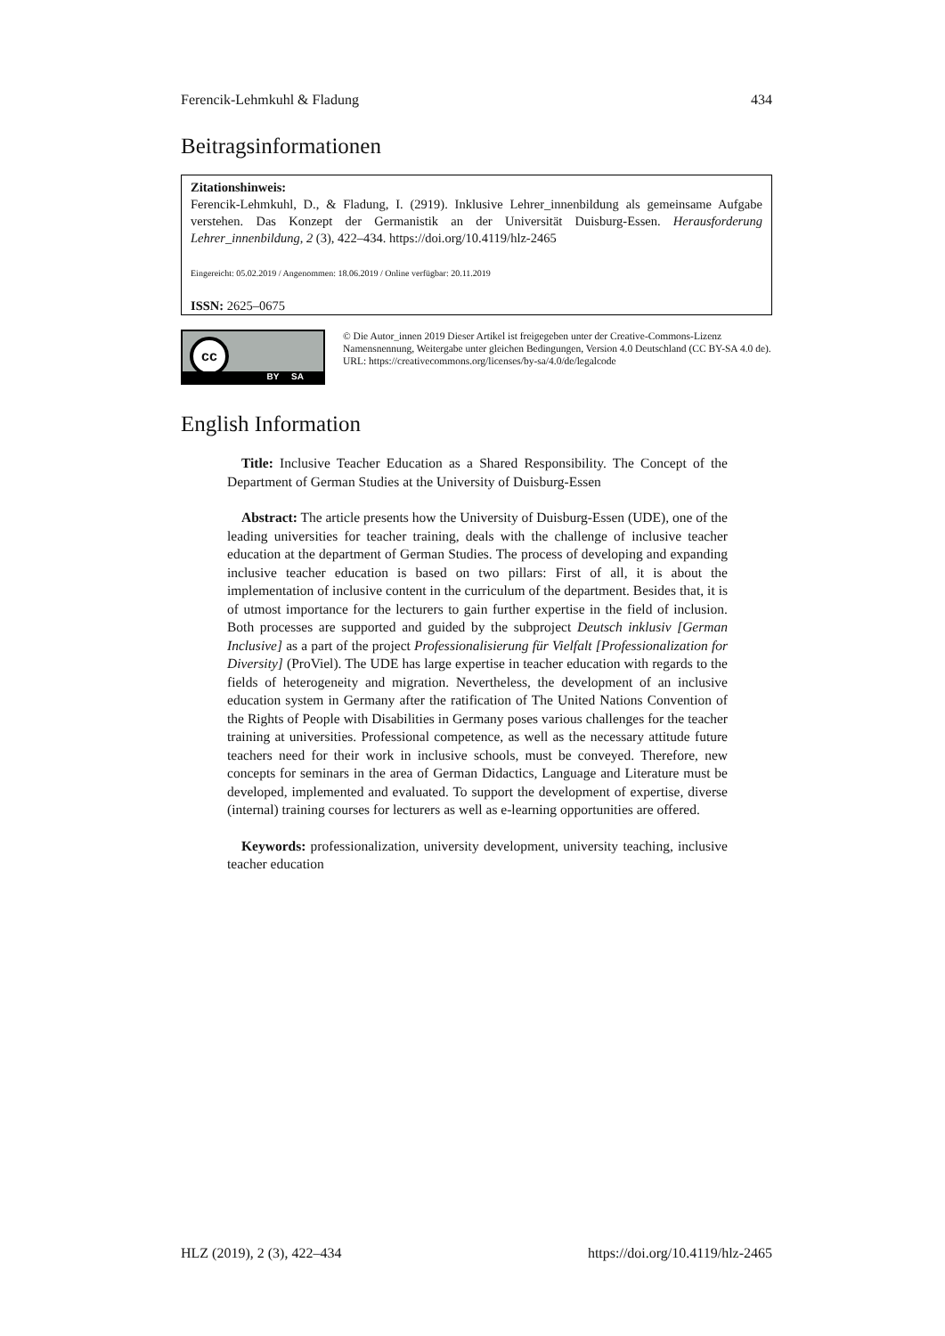Ferencik-Lehmkuhl & Fladung 434
Beitragsinformationen
Zitationshinweis:
Ferencik-Lehmkuhl, D., & Fladung, I. (2919). Inklusive Lehrer_innenbildung als gemeinsame Aufgabe verstehen. Das Konzept der Germanistik an der Universität Duisburg-Essen. Herausforderung Lehrer_innenbildung, 2 (3), 422–434. https://doi.org/10.4119/hlz-2465
Eingereicht: 05.02.2019 / Angenommen: 18.06.2019 / Online verfügbar: 20.11.2019
ISSN: 2625–0675
cc
BY SA
© Die Autor_innen 2019 Dieser Artikel ist freigegeben unter der Creative-Commons-Lizenz Namensnennung, Weitergabe unter gleichen Bedingungen, Version 4.0 Deutschland (CC BY-SA 4.0 de).
URL: https://creativecommons.org/licenses/by-sa/4.0/de/legalcode
English Information
Title: Inclusive Teacher Education as a Shared Responsibility. The Concept of the Department of German Studies at the University of Duisburg-Essen
Abstract: The article presents how the University of Duisburg-Essen (UDE), one of the leading universities for teacher training, deals with the challenge of inclusive teacher education at the department of German Studies. The process of developing and expanding inclusive teacher education is based on two pillars: First of all, it is about the implementation of inclusive content in the curriculum of the department. Besides that, it is of utmost importance for the lecturers to gain further expertise in the field of inclusion. Both processes are supported and guided by the subproject Deutsch inklusiv [German Inclusive] as a part of the project Professionalisierung für Vielfalt [Professionalization for Diversity] (ProViel). The UDE has large expertise in teacher education with regards to the fields of heterogeneity and migration. Nevertheless, the development of an inclusive education system in Germany after the ratification of The United Nations Convention of the Rights of People with Disabilities in Germany poses various challenges for the teacher training at universities. Professional competence, as well as the necessary attitude future teachers need for their work in inclusive schools, must be conveyed. Therefore, new concepts for seminars in the area of German Didactics, Language and Literature must be developed, implemented and evaluated. To support the development of expertise, diverse (internal) training courses for lecturers as well as e-learning opportunities are offered.
Keywords: professionalization, university development, university teaching, inclusive teacher education
HLZ (2019), 2 (3), 422–434 https://doi.org/10.4119/hlz-2465